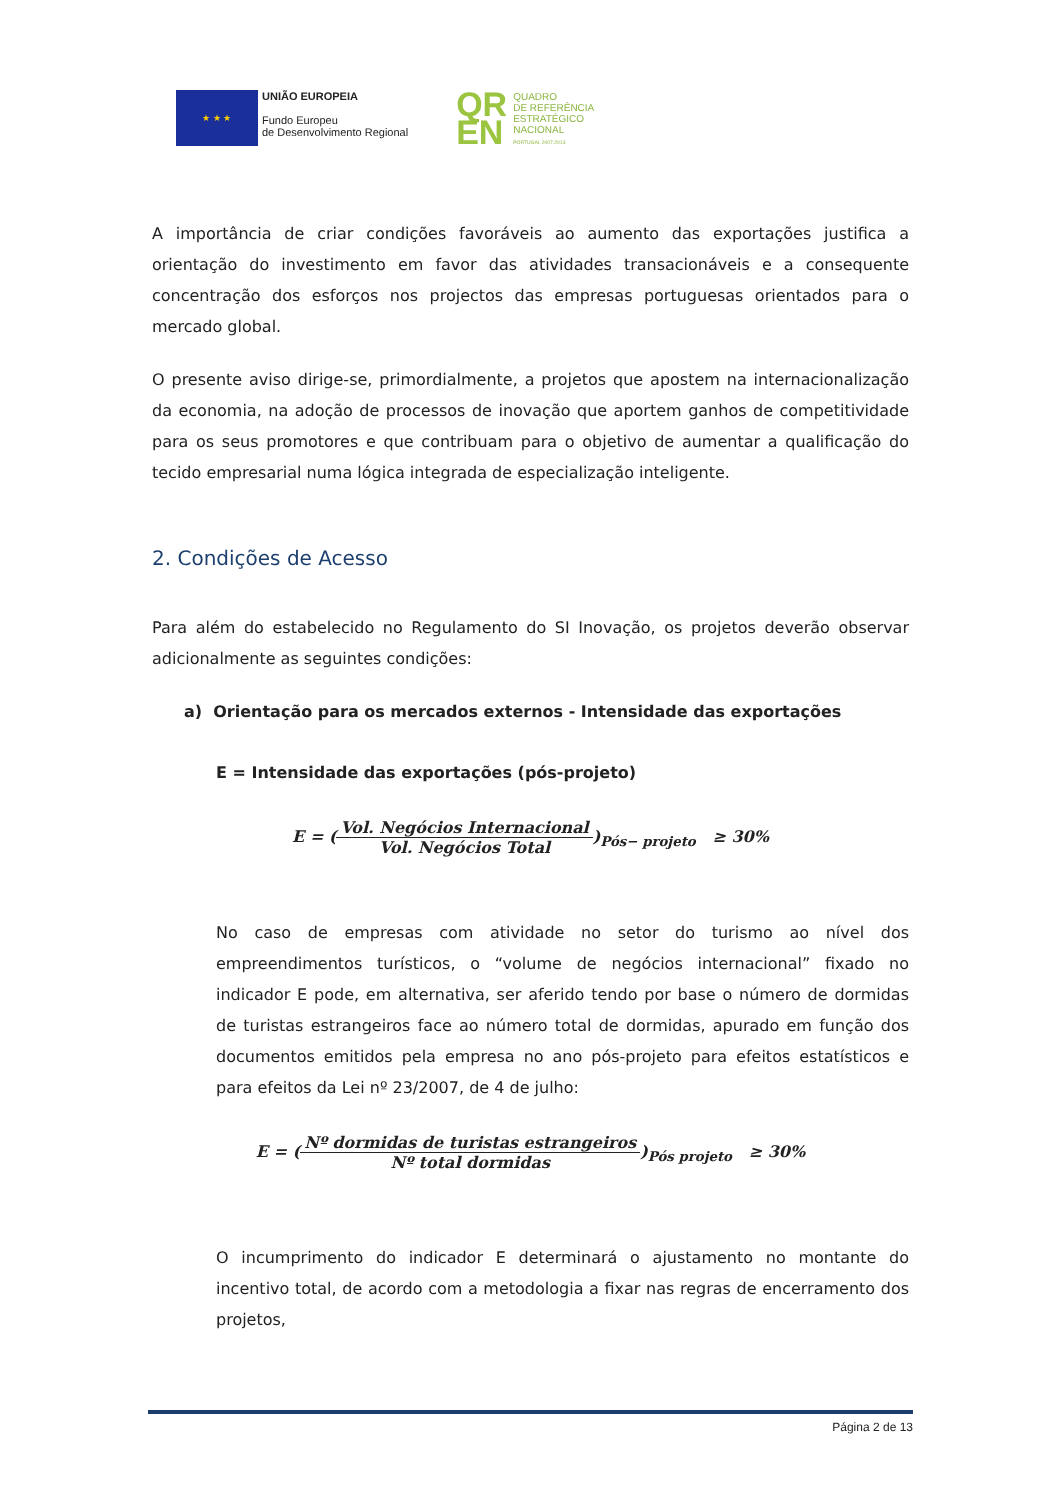★ ★ ★
UNIÃO EUROPEIA
Fundo Europeu
de Desenvolvimento Regional
QR
EN
QUADRO
DE REFERÊNCIA
ESTRATÉGICO
NACIONAL
PORTUGAL 2007.2013
A importância de criar condições favoráveis ao aumento das exportações justifica a orientação do investimento em favor das atividades transacionáveis e a consequente concentração dos esforços nos projectos das empresas portuguesas orientados para o mercado global.
O presente aviso dirige-se, primordialmente, a projetos que apostem na internacionalização da economia, na adoção de processos de inovação que aportem ganhos de competitividade para os seus promotores e que contribuam para o objetivo de aumentar a qualificação do tecido empresarial numa lógica integrada de especialização inteligente.
2. Condições de Acesso
Para além do estabelecido no Regulamento do SI Inovação, os projetos deverão observar adicionalmente as seguintes condições:
a) Orientação para os mercados externos - Intensidade das exportações
E = Intensidade das exportações (pós-projeto)
E = (Vol. Negócios Internacional Vol. Negócios Total)<sub>Pós− projeto</sub> ≥ 30%
No caso de empresas com atividade no setor do turismo ao nível dos empreendimentos turísticos, o “volume de negócios internacional” fixado no indicador E pode, em alternativa, ser aferido tendo por base o número de dormidas de turistas estrangeiros face ao número total de dormidas, apurado em função dos documentos emitidos pela empresa no ano pós-projeto para efeitos estatísticos e para efeitos da Lei nº 23/2007, de 4 de julho:
E = (Nº dormidas de turistas estrangeiros Nº total dormidas)<sub>Pós projeto</sub> ≥ 30%
O incumprimento do indicador E determinará o ajustamento no montante do incentivo total, de acordo com a metodologia a fixar nas regras de encerramento dos projetos,
Página 2 de 13